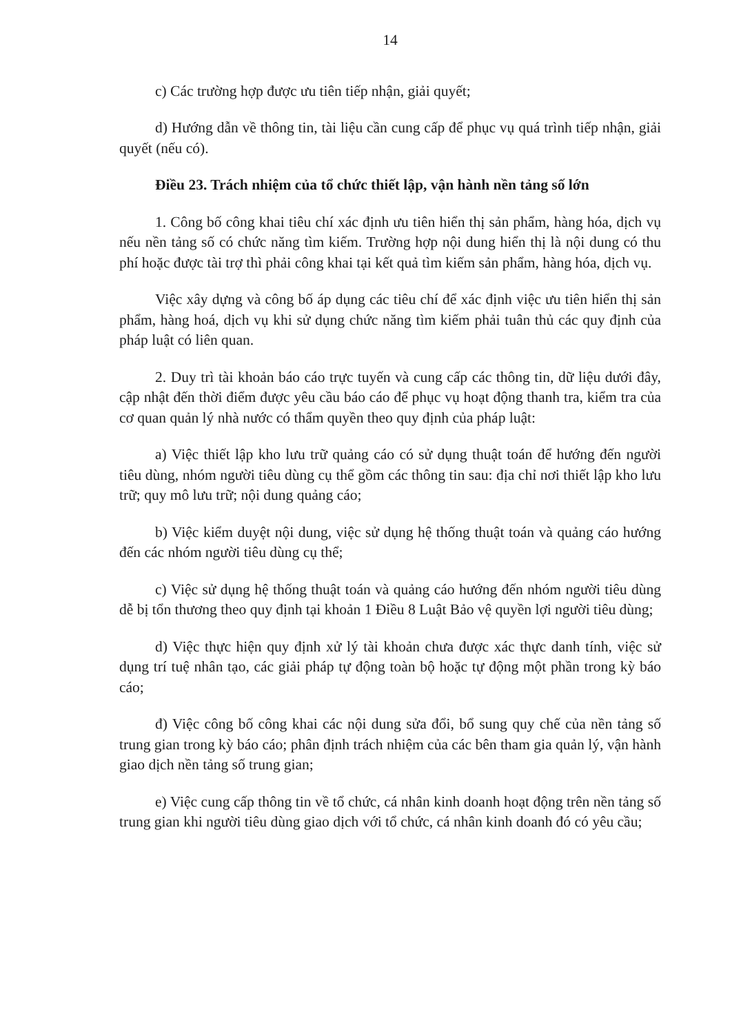14
c) Các trường hợp được ưu tiên tiếp nhận, giải quyết;
d) Hướng dẫn về thông tin, tài liệu cần cung cấp để phục vụ quá trình tiếp nhận, giải quyết (nếu có).
Điều 23. Trách nhiệm của tổ chức thiết lập, vận hành nền tảng số lớn
1. Công bố công khai tiêu chí xác định ưu tiên hiển thị sản phẩm, hàng hóa, dịch vụ nếu nền tảng số có chức năng tìm kiếm. Trường hợp nội dung hiển thị là nội dung có thu phí hoặc được tài trợ thì phải công khai tại kết quả tìm kiếm sản phẩm, hàng hóa, dịch vụ.
Việc xây dựng và công bố áp dụng các tiêu chí để xác định việc ưu tiên hiển thị sản phẩm, hàng hoá, dịch vụ khi sử dụng chức năng tìm kiếm phải tuân thủ các quy định của pháp luật có liên quan.
2. Duy trì tài khoản báo cáo trực tuyến và cung cấp các thông tin, dữ liệu dưới đây, cập nhật đến thời điểm được yêu cầu báo cáo để phục vụ hoạt động thanh tra, kiểm tra của cơ quan quản lý nhà nước có thẩm quyền theo quy định của pháp luật:
a) Việc thiết lập kho lưu trữ quảng cáo có sử dụng thuật toán để hướng đến người tiêu dùng, nhóm người tiêu dùng cụ thể gồm các thông tin sau: địa chỉ nơi thiết lập kho lưu trữ; quy mô lưu trữ; nội dung quảng cáo;
b) Việc kiểm duyệt nội dung, việc sử dụng hệ thống thuật toán và quảng cáo hướng đến các nhóm người tiêu dùng cụ thể;
c) Việc sử dụng hệ thống thuật toán và quảng cáo hướng đến nhóm người tiêu dùng dễ bị tổn thương theo quy định tại khoản 1 Điều 8 Luật Bảo vệ quyền lợi người tiêu dùng;
d) Việc thực hiện quy định xử lý tài khoản chưa được xác thực danh tính, việc sử dụng trí tuệ nhân tạo, các giải pháp tự động toàn bộ hoặc tự động một phần trong kỳ báo cáo;
đ) Việc công bố công khai các nội dung sửa đổi, bổ sung quy chế của nền tảng số trung gian trong kỳ báo cáo; phân định trách nhiệm của các bên tham gia quản lý, vận hành giao dịch nền tảng số trung gian;
e) Việc cung cấp thông tin về tổ chức, cá nhân kinh doanh hoạt động trên nền tảng số trung gian khi người tiêu dùng giao dịch với tổ chức, cá nhân kinh doanh đó có yêu cầu;